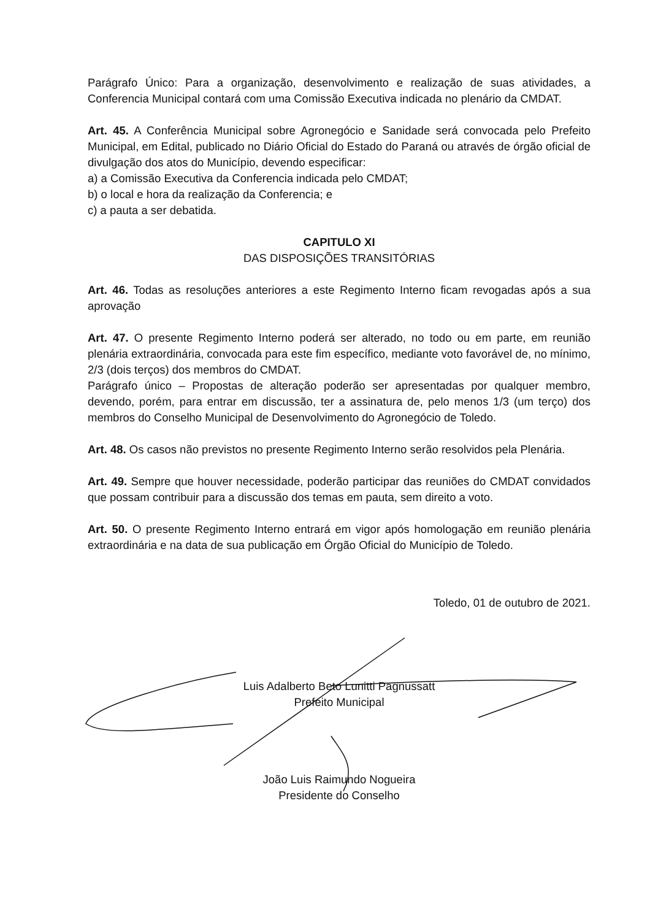Parágrafo Único: Para a organização, desenvolvimento e realização de suas atividades, a Conferencia Municipal contará com uma Comissão Executiva indicada no plenário da CMDAT.
Art. 45. A Conferência Municipal sobre Agronegócio e Sanidade será convocada pelo Prefeito Municipal, em Edital, publicado no Diário Oficial do Estado do Paraná ou através de órgão oficial de divulgação dos atos do Município, devendo especificar:
a) a Comissão Executiva da Conferencia indicada pelo CMDAT;
b) o local e hora da realização da Conferencia; e
c) a pauta a ser debatida.
CAPITULO XI
DAS DISPOSIÇÕES TRANSITÓRIAS
Art. 46. Todas as resoluções anteriores a este Regimento Interno ficam revogadas após a sua aprovação
Art. 47. O presente Regimento Interno poderá ser alterado, no todo ou em parte, em reunião plenária extraordinária, convocada para este fim específico, mediante voto favorável de, no mínimo, 2/3 (dois terços) dos membros do CMDAT.
Parágrafo único – Propostas de alteração poderão ser apresentadas por qualquer membro, devendo, porém, para entrar em discussão, ter a assinatura de, pelo menos 1/3 (um terço) dos membros do Conselho Municipal de Desenvolvimento do Agronegócio de Toledo.
Art. 48. Os casos não previstos no presente Regimento Interno serão resolvidos pela Plenária.
Art. 49. Sempre que houver necessidade, poderão participar das reuniões do CMDAT convidados que possam contribuir para a discussão dos temas em pauta, sem direito a voto.
Art. 50. O presente Regimento Interno entrará em vigor após homologação em reunião plenária extraordinária e na data de sua publicação em Órgão Oficial do Município de Toledo.
Toledo, 01 de outubro de 2021.
Luis Adalberto Beto Lunitti Pagnussatt
Prefeito Municipal
João Luis Raimundo Nogueira
Presidente do Conselho